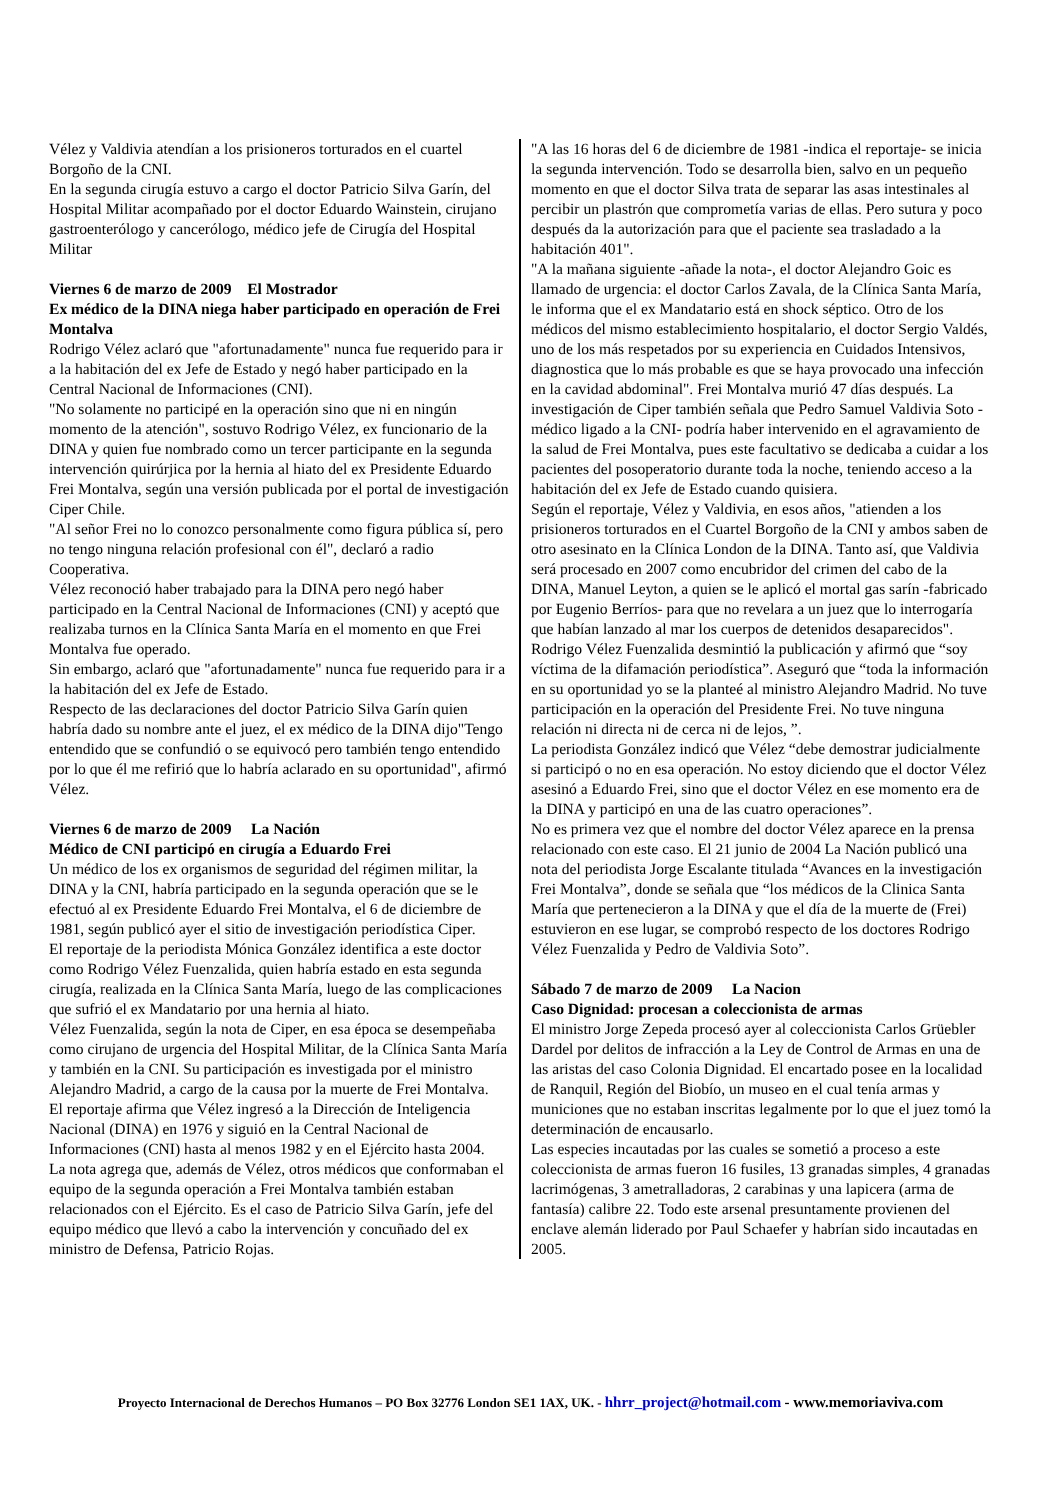Vélez y Valdivia atendían a los prisioneros torturados en el cuartel Borgoño de la CNI.
En la segunda cirugía estuvo a cargo el doctor Patricio Silva Garín, del Hospital Militar acompañado por el doctor Eduardo Wainstein, cirujano gastroenterólogo y cancerólogo, médico jefe de Cirugía del Hospital Militar
Viernes 6 de marzo de 2009 El Mostrador
Ex médico de la DINA niega haber participado en operación de Frei Montalva
Rodrigo Vélez aclaró que "afortunadamente" nunca fue requerido para ir a la habitación del ex Jefe de Estado y negó haber participado en la Central Nacional de Informaciones (CNI).
"No solamente no participé en la operación sino que ni en ningún momento de la atención", sostuvo Rodrigo Vélez, ex funcionario de la DINA y quien fue nombrado como un tercer participante en la segunda intervención quirúrjica por la hernia al hiato del ex Presidente Eduardo Frei Montalva, según una versión publicada por el portal de investigación Ciper Chile.
"Al señor Frei no lo conozco personalmente como figura pública sí, pero no tengo ninguna relación profesional con él", declaró a radio Cooperativa.
Vélez reconoció haber trabajado para la DINA pero negó haber participado en la Central Nacional de Informaciones (CNI) y aceptó que realizaba turnos en la Clínica Santa María en el momento en que Frei Montalva fue operado.
Sin embargo, aclaró que "afortunadamente" nunca fue requerido para ir a la habitación del ex Jefe de Estado.
Respecto de las declaraciones del doctor Patricio Silva Garín quien habría dado su nombre ante el juez, el ex médico de la DINA dijo"Tengo entendido que se confundió o se equivocó pero también tengo entendido por lo que él me refirió que lo habría aclarado en su oportunidad", afirmó Vélez.
Viernes 6 de marzo de 2009 La Nación
Médico de CNI participó en cirugía a Eduardo Frei
Un médico de los ex organismos de seguridad del régimen militar, la DINA y la CNI, habría participado en la segunda operación que se le efectuó al ex Presidente Eduardo Frei Montalva, el 6 de diciembre de 1981, según publicó ayer el sitio de investigación periodística Ciper.
El reportaje de la periodista Mónica González identifica a este doctor como Rodrigo Vélez Fuenzalida, quien habría estado en esta segunda cirugía, realizada en la Clínica Santa María, luego de las complicaciones que sufrió el ex Mandatario por una hernia al hiato.
Vélez Fuenzalida, según la nota de Ciper, en esa época se desempeñaba como cirujano de urgencia del Hospital Militar, de la Clínica Santa María y también en la CNI. Su participación es investigada por el ministro Alejandro Madrid, a cargo de la causa por la muerte de Frei Montalva.
El reportaje afirma que Vélez ingresó a la Dirección de Inteligencia Nacional (DINA) en 1976 y siguió en la Central Nacional de Informaciones (CNI) hasta al menos 1982 y en el Ejército hasta 2004.
La nota agrega que, además de Vélez, otros médicos que conformaban el equipo de la segunda operación a Frei Montalva también estaban relacionados con el Ejército. Es el caso de Patricio Silva Garín, jefe del equipo médico que llevó a cabo la intervención y concuñado del ex ministro de Defensa, Patricio Rojas.
"A las 16 horas del 6 de diciembre de 1981 -indica el reportaje- se inicia la segunda intervención. Todo se desarrolla bien, salvo en un pequeño momento en que el doctor Silva trata de separar las asas intestinales al percibir un plastrón que comprometía varias de ellas. Pero sutura y poco después da la autorización para que el paciente sea trasladado a la habitación 401".
"A la mañana siguiente -añade la nota-, el doctor Alejandro Goic es llamado de urgencia: el doctor Carlos Zavala, de la Clínica Santa María, le informa que el ex Mandatario está en shock séptico. Otro de los médicos del mismo establecimiento hospitalario, el doctor Sergio Valdés, uno de los más respetados por su experiencia en Cuidados Intensivos, diagnostica que lo más probable es que se haya provocado una infección en la cavidad abdominal". Frei Montalva murió 47 días después. La investigación de Ciper también señala que Pedro Samuel Valdivia Soto -médico ligado a la CNI- podría haber intervenido en el agravamiento de la salud de Frei Montalva, pues este facultativo se dedicaba a cuidar a los pacientes del posoperatorio durante toda la noche, teniendo acceso a la habitación del ex Jefe de Estado cuando quisiera.
Según el reportaje, Vélez y Valdivia, en esos años, "atienden a los prisioneros torturados en el Cuartel Borgoño de la CNI y ambos saben de otro asesinato en la Clínica London de la DINA. Tanto así, que Valdivia será procesado en 2007 como encubridor del crimen del cabo de la DINA, Manuel Leyton, a quien se le aplicó el mortal gas sarín -fabricado por Eugenio Berríos- para que no revelara a un juez que lo interrogaría que habían lanzado al mar los cuerpos de detenidos desaparecidos".
Rodrigo Vélez Fuenzalida desmintió la publicación y afirmó que “soy víctima de la difamación periodística”. Aseguró que “toda la información en su oportunidad yo se la planteé al ministro Alejandro Madrid. No tuve participación en la operación del Presidente Frei. No tuve ninguna relación ni directa ni de cerca ni de lejos, ”.
La periodista González indicó que Vélez “debe demostrar judicialmente si participó o no en esa operación. No estoy diciendo que el doctor Vélez asesinó a Eduardo Frei, sino que el doctor Vélez en ese momento era de la DINA y participó en una de las cuatro operaciones”.
No es primera vez que el nombre del doctor Vélez aparece en la prensa relacionado con este caso. El 21 junio de 2004 La Nación publicó una nota del periodista Jorge Escalante titulada “Avances en la investigación Frei Montalva”, donde se señala que “los médicos de la Clinica Santa María que pertenecieron a la DINA y que el día de la muerte de (Frei) estuvieron en ese lugar, se comprobó respecto de los doctores Rodrigo Vélez Fuenzalida y Pedro de Valdivia Soto”.
Sábado 7 de marzo de 2009 La Nacion
Caso Dignidad: procesan a coleccionista de armas
El ministro Jorge Zepeda procesó ayer al coleccionista Carlos Grüebler Dardel por delitos de infracción a la Ley de Control de Armas en una de las aristas del caso Colonia Dignidad. El encartado posee en la localidad de Ranquil, Región del Biobío, un museo en el cual tenía armas y municiones que no estaban inscritas legalmente por lo que el juez tomó la determinación de encausarlo.
Las especies incautadas por las cuales se sometió a proceso a este coleccionista de armas fueron 16 fusiles, 13 granadas simples, 4 granadas lacrimógenas, 3 ametralladoras, 2 carabinas y una lapicera (arma de fantasía) calibre 22. Todo este arsenal presuntamente provienen del enclave alemán liderado por Paul Schaefer y habrían sido incautadas en 2005.
Proyecto Internacional de Derechos Humanos – PO Box 32776 London SE1 1AX, UK. - hhrr_project@hotmail.com - www.memoriaviva.com